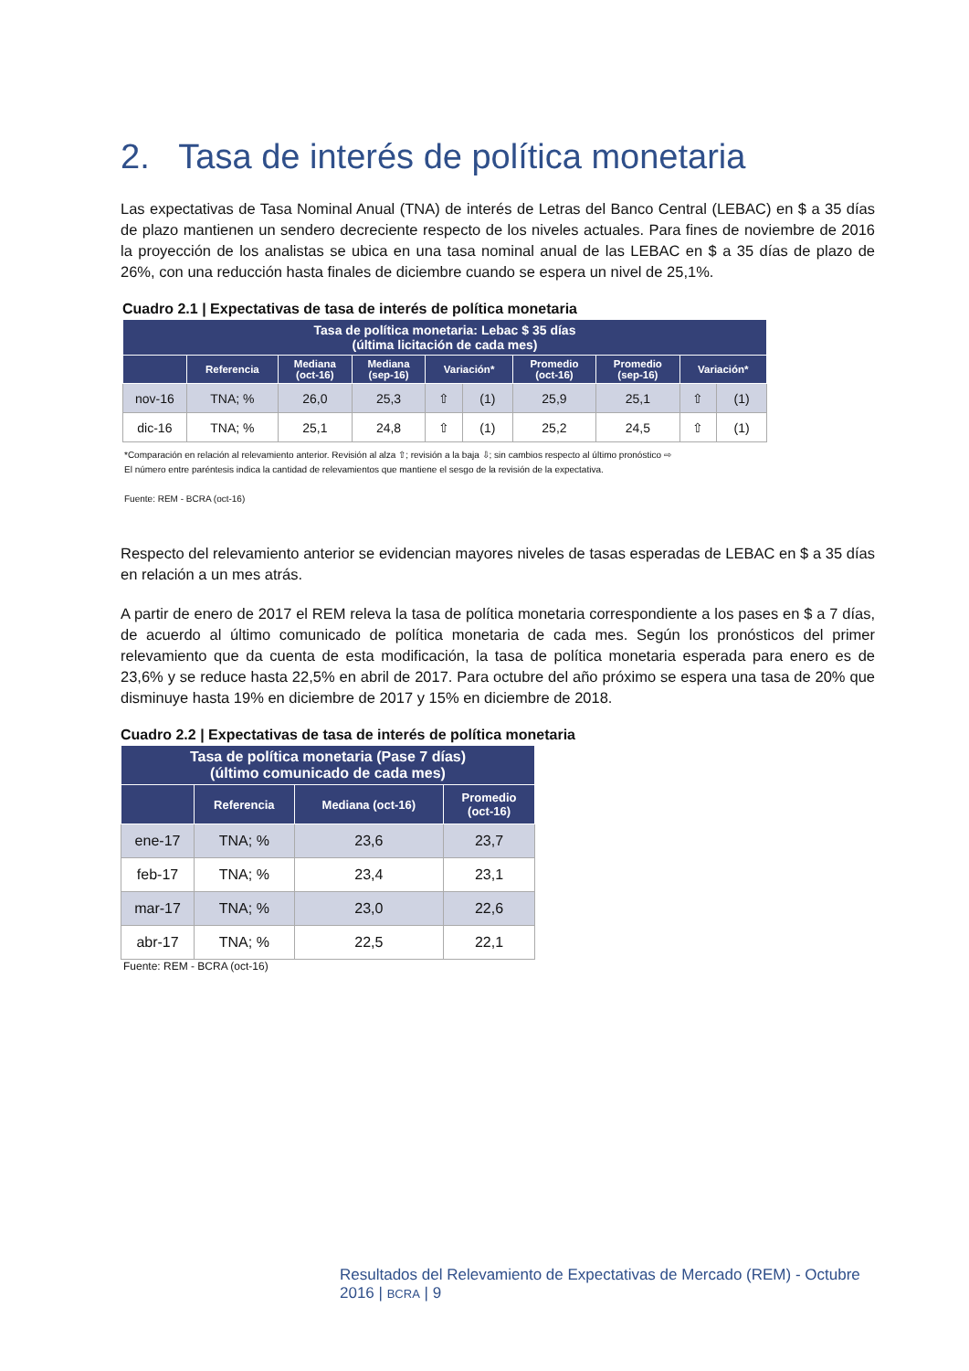2. Tasa de interés de política monetaria
Las expectativas de Tasa Nominal Anual (TNA) de interés de Letras del Banco Central (LEBAC) en $ a 35 días de plazo mantienen un sendero decreciente respecto de los niveles actuales. Para fines de noviembre de 2016 la proyección de los analistas se ubica en una tasa nominal anual de las LEBAC en $ a 35 días de plazo de 26%, con una reducción hasta finales de diciembre cuando se espera un nivel de 25,1%.
Cuadro 2.1 | Expectativas de tasa de interés de política monetaria
| Tasa de política monetaria: Lebac $ 35 días (última licitación de cada mes) | | | | | | | | | |
| --- | --- | --- | --- | --- | --- | --- | --- | --- | --- |
| | Referencia | Mediana (oct-16) | Mediana (sep-16) | Variación* | | Promedio (oct-16) | Promedio (sep-16) | Variación* | |
| nov-16 | TNA; % | 26,0 | 25,3 | ⇧ | (1) | 25,9 | 25,1 | ⇧ | (1) |
| dic-16 | TNA; % | 25,1 | 24,8 | ⇧ | (1) | 25,2 | 24,5 | ⇧ | (1) |
*Comparación en relación al relevamiento anterior. Revisión al alza ⇧; revisión a la baja ⇩; sin cambios respecto al último pronóstico ⇨
El número entre paréntesis indica la cantidad de relevamientos que mantiene el sesgo de la revisión de la expectativa.
Fuente: REM - BCRA (oct-16)
Respecto del relevamiento anterior se evidencian mayores niveles de tasas esperadas de LEBAC en $ a 35 días en relación a un mes atrás.
A partir de enero de 2017 el REM releva la tasa de política monetaria correspondiente a los pases en $ a 7 días, de acuerdo al último comunicado de política monetaria de cada mes. Según los pronósticos del primer relevamiento que da cuenta de esta modificación, la tasa de política monetaria esperada para enero es de 23,6% y se reduce hasta 22,5% en abril de 2017. Para octubre del año próximo se espera una tasa de 20% que disminuye hasta 19% en diciembre de 2017 y 15% en diciembre de 2018.
Cuadro 2.2 | Expectativas de tasa de interés de política monetaria
| Tasa de política monetaria (Pase 7 días) (último comunicado de cada mes) | | | |
| --- | --- | --- | --- |
| | Referencia | Mediana (oct-16) | Promedio (oct-16) |
| ene-17 | TNA; % | 23,6 | 23,7 |
| feb-17 | TNA; % | 23,4 | 23,1 |
| mar-17 | TNA; % | 23,0 | 22,6 |
| abr-17 | TNA; % | 22,5 | 22,1 |
Fuente: REM - BCRA (oct-16)
Resultados del Relevamiento de Expectativas de Mercado (REM) - Octubre 2016 | BCRA | 9